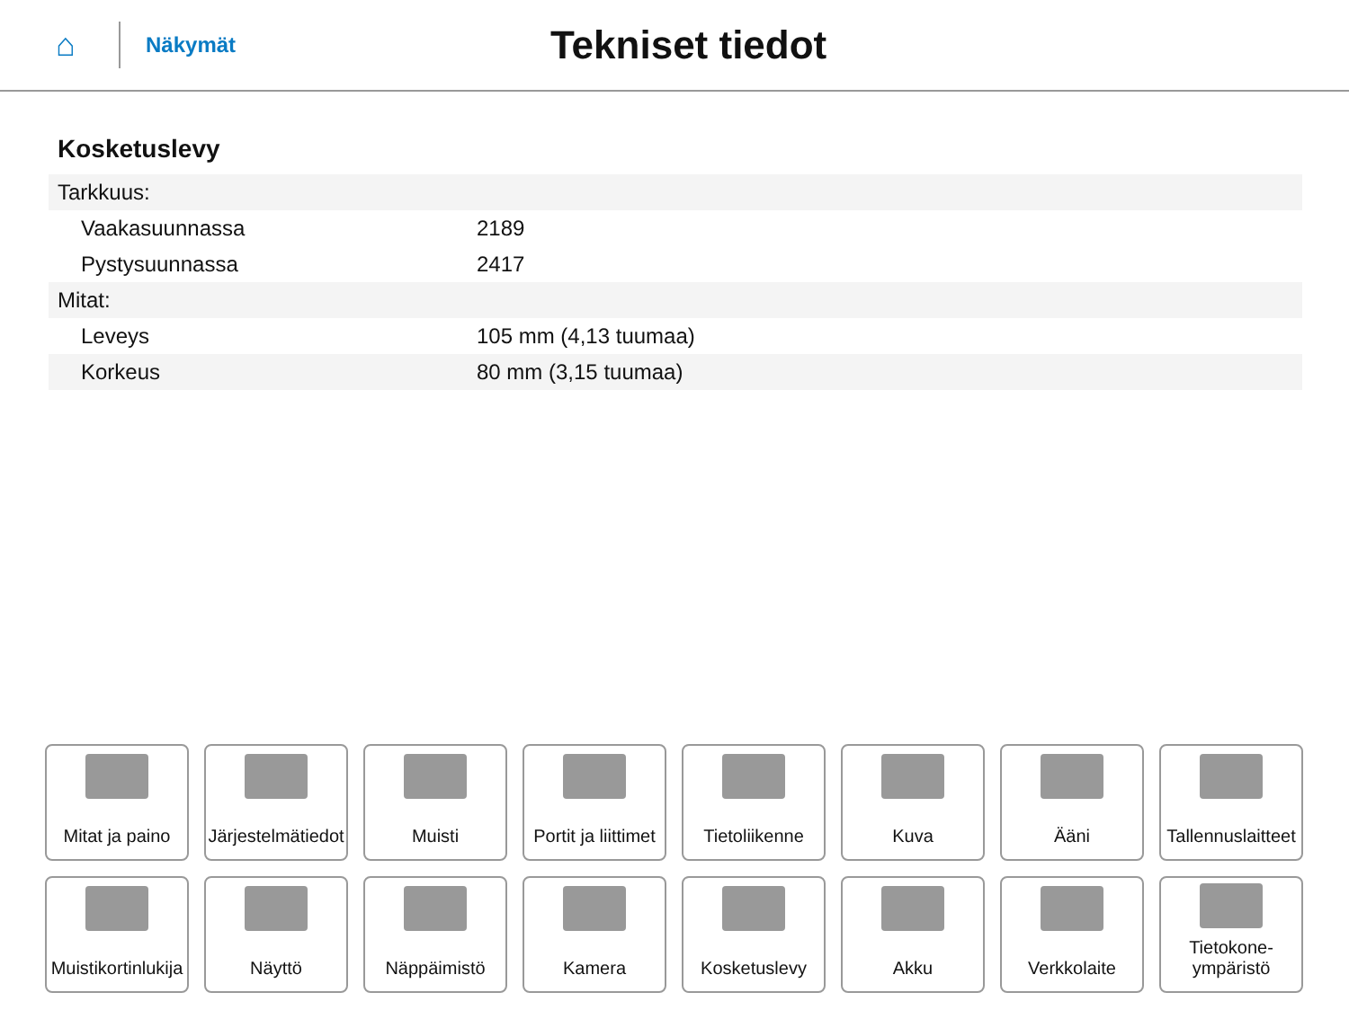⌂
Näkymät
Tekniset tiedot
Kosketuslevy
| Tarkkuus: | |
| Vaakasuunnassa | 2189 |
| Pystysuunnassa | 2417 |
| Mitat: | |
| Leveys | 105 mm (4,13 tuumaa) |
| Korkeus | 80 mm (3,15 tuumaa) |
Mitat ja paino
Järjestelmätiedot
Muisti
Portit ja liittimet
Tietoliikenne
Kuva
Ääni
Tallennuslaitteet
Muistikortinlukija
Näyttö
Näppäimistö
Kamera
Kosketuslevy
Akku
Verkkolaite
Tietokone-
ympäristö